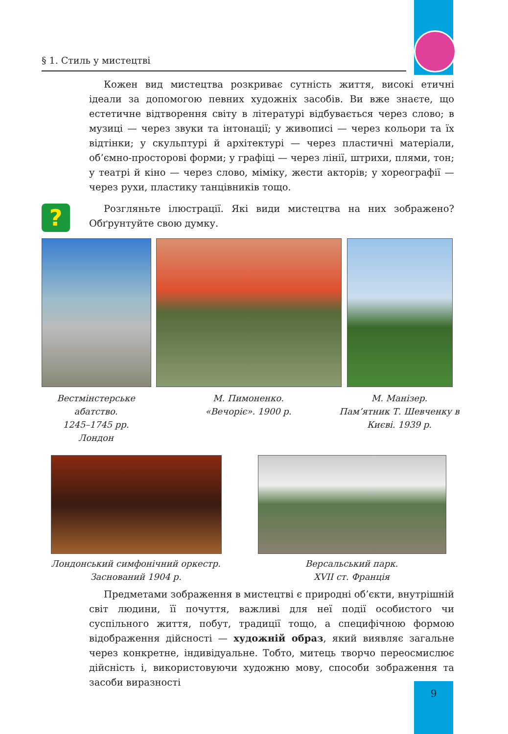§ 1. Стиль у мистецтві
Кожен вид мистецтва розкриває сутність життя, високі етичні ідеали за допомогою певних художніх засобів. Ви вже знаєте, що естетичне відтворення світу в літературі відбувається через слово; в музиці — через звуки та інтонації; у живописі — через кольори та їх відтінки; у скульптурі й архітектурі — через пластичні матеріали, об’ємно-просторові форми; у графіці — через лінії, штрихи, плями, тон; у театрі й кіно — через слово, міміку, жести акторів; у хореографії — через рухи, пластику танцівників тощо.
?
Розгляньте ілюстрації. Які види мистецтва на них зображено? Обґрунтуйте свою думку.
Вестмінстерське абатство.
1245–1745 рр.
Лондон
М. Пимоненко.
«Вечоріє». 1900 р.
М. Манізер.
Пам’ятник Т. Шевченку в Києві. 1939 р.
Лондонський симфонічний оркестр.
Заснований 1904 р.
Версальський парк.
XVII ст. Франція
Предметами зображення в мистецтві є природні об’єкти, внутрішній світ людини, її почуття, важливі для неї події особистого чи суспільного життя, побут, традиції тощо, а специфічною формою відображення дійсності — художній образ, який виявляє загальне через конкретне, індивідуальне. Тобто, митець творчо переосмислює дійсність і, використовуючи художню мову, способи зображення та засоби виразності
9